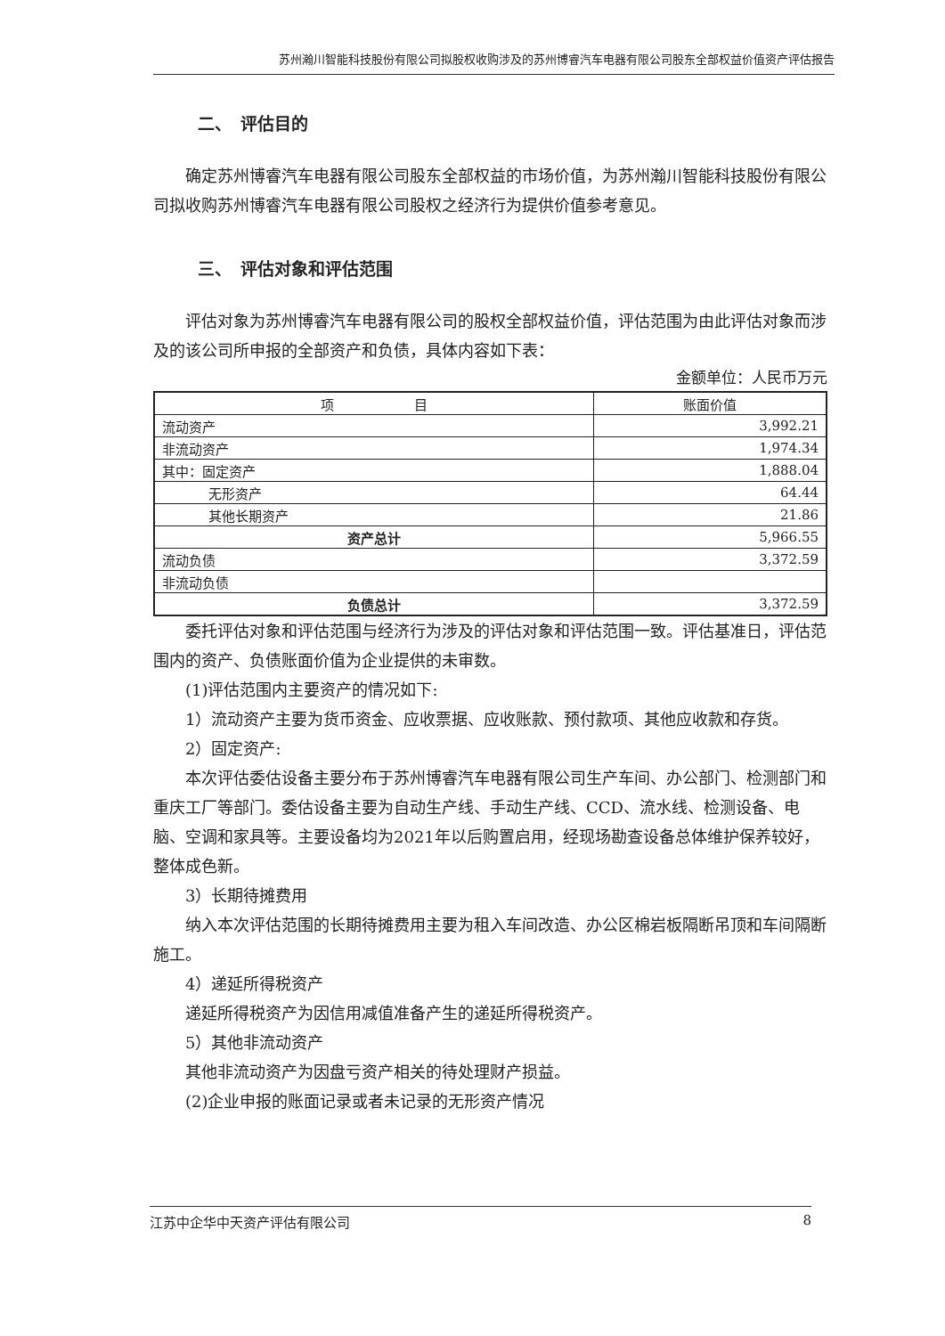苏州瀚川智能科技股份有限公司拟股权收购涉及的苏州博睿汽车电器有限公司股东全部权益价值资产评估报告
二、　评估目的
确定苏州博睿汽车电器有限公司股东全部权益的市场价值，为苏州瀚川智能科技股份有限公司拟收购苏州博睿汽车电器有限公司股权之经济行为提供价值参考意见。
三、　评估对象和评估范围
评估对象为苏州博睿汽车电器有限公司的股权全部权益价值，评估范围为由此评估对象而涉及的该公司所申报的全部资产和负债，具体内容如下表：
金额单位：人民币万元
| 项 目 | 账面价值 |
| --- | --- |
| 流动资产 | 3,992.21 |
| 非流动资产 | 1,974.34 |
| 其中：固定资产 | 1,888.04 |
| 无形资产 | 64.44 |
| 其他长期资产 | 21.86 |
| 资产总计 | 5,966.55 |
| 流动负债 | 3,372.59 |
| 非流动负债 | |
| 负债总计 | 3,372.59 |
委托评估对象和评估范围与经济行为涉及的评估对象和评估范围一致。评估基准日，评估范围内的资产、负债账面价值为企业提供的未审数。
(1)评估范围内主要资产的情况如下:
1）流动资产主要为货币资金、应收票据、应收账款、预付款项、其他应收款和存货。
2）固定资产:
本次评估委估设备主要分布于苏州博睿汽车电器有限公司生产车间、办公部门、检测部门和重庆工厂等部门。委估设备主要为自动生产线、手动生产线、CCD、流水线、检测设备、电脑、空调和家具等。主要设备均为2021年以后购置启用，经现场勘查设备总体维护保养较好，整体成色新。
3）长期待摊费用
纳入本次评估范围的长期待摊费用主要为租入车间改造、办公区棉岩板隔断吊顶和车间隔断施工。
4）递延所得税资产
递延所得税资产为因信用减值准备产生的递延所得税资产。
5）其他非流动资产
其他非流动资产为因盘亏资产相关的待处理财产损益。
(2)企业申报的账面记录或者未记录的无形资产情况
江苏中企华中天资产评估有限公司 8